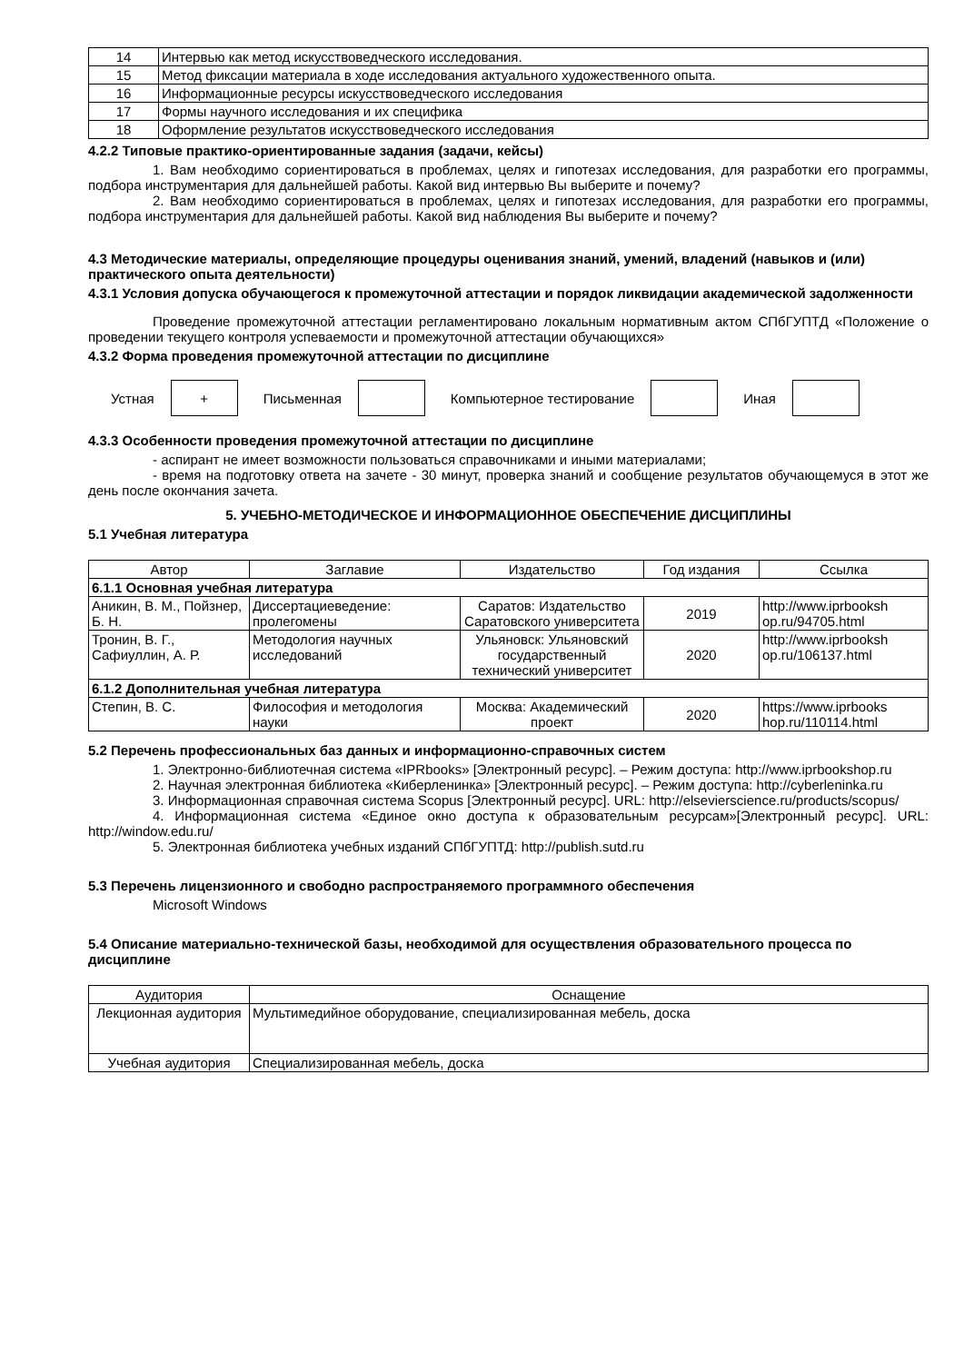| 14 | Интервью как метод искусствоведческого исследования. |
| 15 | Метод фиксации материала в ходе исследования актуального художественного опыта. |
| 16 | Информационные ресурсы искусствоведческого исследования |
| 17 | Формы научного исследования и их специфика |
| 18 | Оформление результатов искусствоведческого исследования |
4.2.2 Типовые практико-ориентированные задания (задачи, кейсы)
1. Вам необходимо сориентироваться в проблемах, целях и гипотезах исследования, для разработки его программы, подбора инструментария для дальнейшей работы. Какой вид интервью Вы выберите и почему?
2. Вам необходимо сориентироваться в проблемах, целях и гипотезах исследования, для разработки его программы, подбора инструментария для дальнейшей работы. Какой вид наблюдения Вы выберите и почему?
4.3 Методические материалы, определяющие процедуры оценивания знаний, умений, владений (навыков и (или) практического опыта деятельности)
4.3.1 Условия допуска обучающегося к промежуточной аттестации и порядок ликвидации академической задолженности
Проведение промежуточной аттестации регламентировано локальным нормативным актом СПбГУПТД «Положение о проведении текущего контроля успеваемости и промежуточной аттестации обучающихся»
4.3.2 Форма проведения промежуточной аттестации по дисциплине
Устная
+
Письменная Компьютерное тестирование Иная
4.3.3 Особенности проведения промежуточной аттестации по дисциплине
- аспирант не имеет возможности пользоваться справочниками и иными материалами;
- время на подготовку ответа на зачете - 30 минут, проверка знаний и сообщение результатов обучающемуся в этот же день после окончания зачета.
5. УЧЕБНО-МЕТОДИЧЕСКОЕ И ИНФОРМАЦИОННОЕ ОБЕСПЕЧЕНИЕ ДИСЦИПЛИНЫ
5.1 Учебная литература
| Автор | Заглавие | Издательство | Год издания | Ссылка |
| --- | --- | --- | --- | --- |
| 6.1.1 Основная учебная литература | | | | |
| Аникин, В. М., Пойзнер, Б. Н. | Диссертациеведение: пролегомены | Саратов: Издательство Саратовского университета | 2019 | http://www.iprbooksh op.ru/94705.html |
| Тронин, В. Г., Сафиуллин, А. Р. | Методология научных исследований | Ульяновск: Ульяновский государственный технический университет | 2020 | http://www.iprbooksh op.ru/106137.html |
| 6.1.2 Дополнительная учебная литература | | | | |
| Степин, В. С. | Философия и методология науки | Москва: Академический проект | 2020 | https://www.iprbooks hop.ru/110114.html |
5.2 Перечень профессиональных баз данных и информационно-справочных систем
1. Электронно-библиотечная система «IPRbooks» [Электронный ресурс]. – Режим доступа: http://www.iprbookshop.ru
2. Научная электронная библиотека «Киберленинка» [Электронный ресурс]. – Режим доступа: http://cyberleninka.ru
3. Информационная справочная система Scopus [Электронный ресурс]. URL: http://elsevierscience.ru/products/scopus/
4. Информационная система «Единое окно доступа к образовательным ресурсам»[Электронный ресурс]. URL: http://window.edu.ru/
5. Электронная библиотека учебных изданий СПбГУПТД: http://publish.sutd.ru
5.3 Перечень лицензионного и свободно распространяемого программного обеспечения
Microsoft Windows
5.4 Описание материально-технической базы, необходимой для осуществления образовательного процесса по дисциплине
| Аудитория | Оснащение |
| --- | --- |
| Лекционная аудитория | Мультимедийное оборудование, специализированная мебель, доска |
| Учебная аудитория | Специализированная мебель, доска |